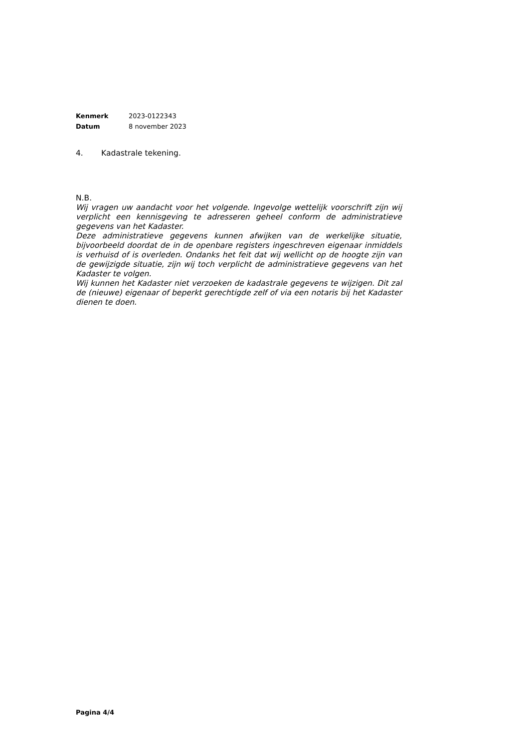| Kenmerk | 2023-0122343 |
| Datum | 8 november 2023 |
4. Kadastrale tekening.
N.B.
Wij vragen uw aandacht voor het volgende. Ingevolge wettelijk voorschrift zijn wij verplicht een kennisgeving te adresseren geheel conform de administratieve gegevens van het Kadaster.
Deze administratieve gegevens kunnen afwijken van de werkelijke situatie, bijvoorbeeld doordat de in de openbare registers ingeschreven eigenaar inmiddels is verhuisd of is overleden. Ondanks het feit dat wij wellicht op de hoogte zijn van de gewijzigde situatie, zijn wij toch verplicht de administratieve gegevens van het Kadaster te volgen.
Wij kunnen het Kadaster niet verzoeken de kadastrale gegevens te wijzigen. Dit zal de (nieuwe) eigenaar of beperkt gerechtigde zelf of via een notaris bij het Kadaster dienen te doen.
Pagina 4/4